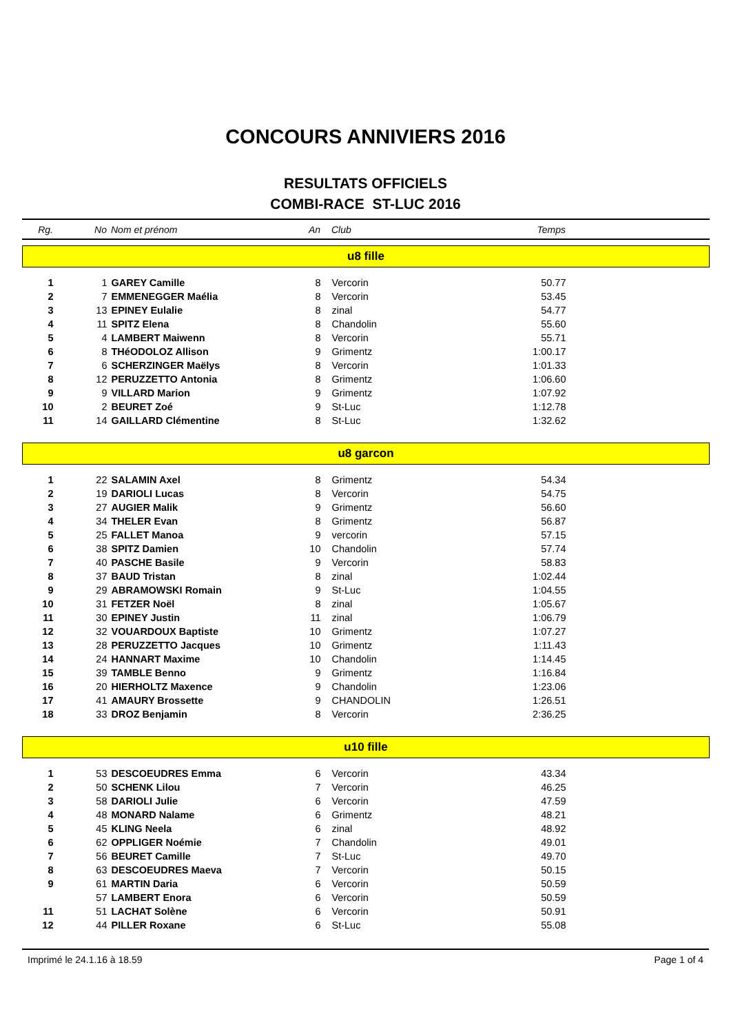CONCOURS ANNIVIERS 2016
RESULTATS OFFICIELS
COMBI-RACE ST-LUC 2016
| Rg. | No | Nom et prénom | An | Club | Temps | |
| u8 fille | | | | | | |
| 1 | 1 | GAREY Camille | 8 | Vercorin | 50.77 | |
| 2 | 7 | EMMENEGGER Maélia | 8 | Vercorin | 53.45 | |
| 3 | 13 | EPINEY Eulalie | 8 | zinal | 54.77 | |
| 4 | 11 | SPITZ Elena | 8 | Chandolin | 55.60 | |
| 5 | 4 | LAMBERT Maiwenn | 8 | Vercorin | 55.71 | |
| 6 | 8 | THéODOLOZ Allison | 9 | Grimentz | 1:00.17 | |
| 7 | 6 | SCHERZINGER Maëlys | 8 | Vercorin | 1:01.33 | |
| 8 | 12 | PERUZZETTO Antonia | 8 | Grimentz | 1:06.60 | |
| 9 | 9 | VILLARD Marion | 9 | Grimentz | 1:07.92 | |
| 10 | 2 | BEURET Zoé | 9 | St-Luc | 1:12.78 | |
| 11 | 14 | GAILLARD Clémentine | 8 | St-Luc | 1:32.62 | |
| u8 garcon | | | | | | |
| 1 | 22 | SALAMIN Axel | 8 | Grimentz | 54.34 | |
| 2 | 19 | DARIOLI Lucas | 8 | Vercorin | 54.75 | |
| 3 | 27 | AUGIER Malik | 9 | Grimentz | 56.60 | |
| 4 | 34 | THELER Evan | 8 | Grimentz | 56.87 | |
| 5 | 25 | FALLET Manoa | 9 | vercorin | 57.15 | |
| 6 | 38 | SPITZ Damien | 10 | Chandolin | 57.74 | |
| 7 | 40 | PASCHE Basile | 9 | Vercorin | 58.83 | |
| 8 | 37 | BAUD Tristan | 8 | zinal | 1:02.44 | |
| 9 | 29 | ABRAMOWSKI Romain | 9 | St-Luc | 1:04.55 | |
| 10 | 31 | FETZER Noël | 8 | zinal | 1:05.67 | |
| 11 | 30 | EPINEY Justin | 11 | zinal | 1:06.79 | |
| 12 | 32 | VOUARDOUX Baptiste | 10 | Grimentz | 1:07.27 | |
| 13 | 28 | PERUZZETTO Jacques | 10 | Grimentz | 1:11.43 | |
| 14 | 24 | HANNART Maxime | 10 | Chandolin | 1:14.45 | |
| 15 | 39 | TAMBLE Benno | 9 | Grimentz | 1:16.84 | |
| 16 | 20 | HIERHOLTZ Maxence | 9 | Chandolin | 1:23.06 | |
| 17 | 41 | AMAURY Brossette | 9 | CHANDOLIN | 1:26.51 | |
| 18 | 33 | DROZ Benjamin | 8 | Vercorin | 2:36.25 | |
| u10 fille | | | | | | |
| 1 | 53 | DESCOEUDRES Emma | 6 | Vercorin | 43.34 | |
| 2 | 50 | SCHENK Lilou | 7 | Vercorin | 46.25 | |
| 3 | 58 | DARIOLI Julie | 6 | Vercorin | 47.59 | |
| 4 | 48 | MONARD Nalame | 6 | Grimentz | 48.21 | |
| 5 | 45 | KLING Neela | 6 | zinal | 48.92 | |
| 6 | 62 | OPPLIGER Noémie | 7 | Chandolin | 49.01 | |
| 7 | 56 | BEURET Camille | 7 | St-Luc | 49.70 | |
| 8 | 63 | DESCOEUDRES Maeva | 7 | Vercorin | 50.15 | |
| 9 | 61 | MARTIN Daria | 6 | Vercorin | 50.59 | |
| | 57 | LAMBERT Enora | 6 | Vercorin | 50.59 | |
| 11 | 51 | LACHAT Solène | 6 | Vercorin | 50.91 | |
| 12 | 44 | PILLER Roxane | 6 | St-Luc | 55.08 | |
Imprimé le 24.1.16 à 18.59 Page 1 of 4